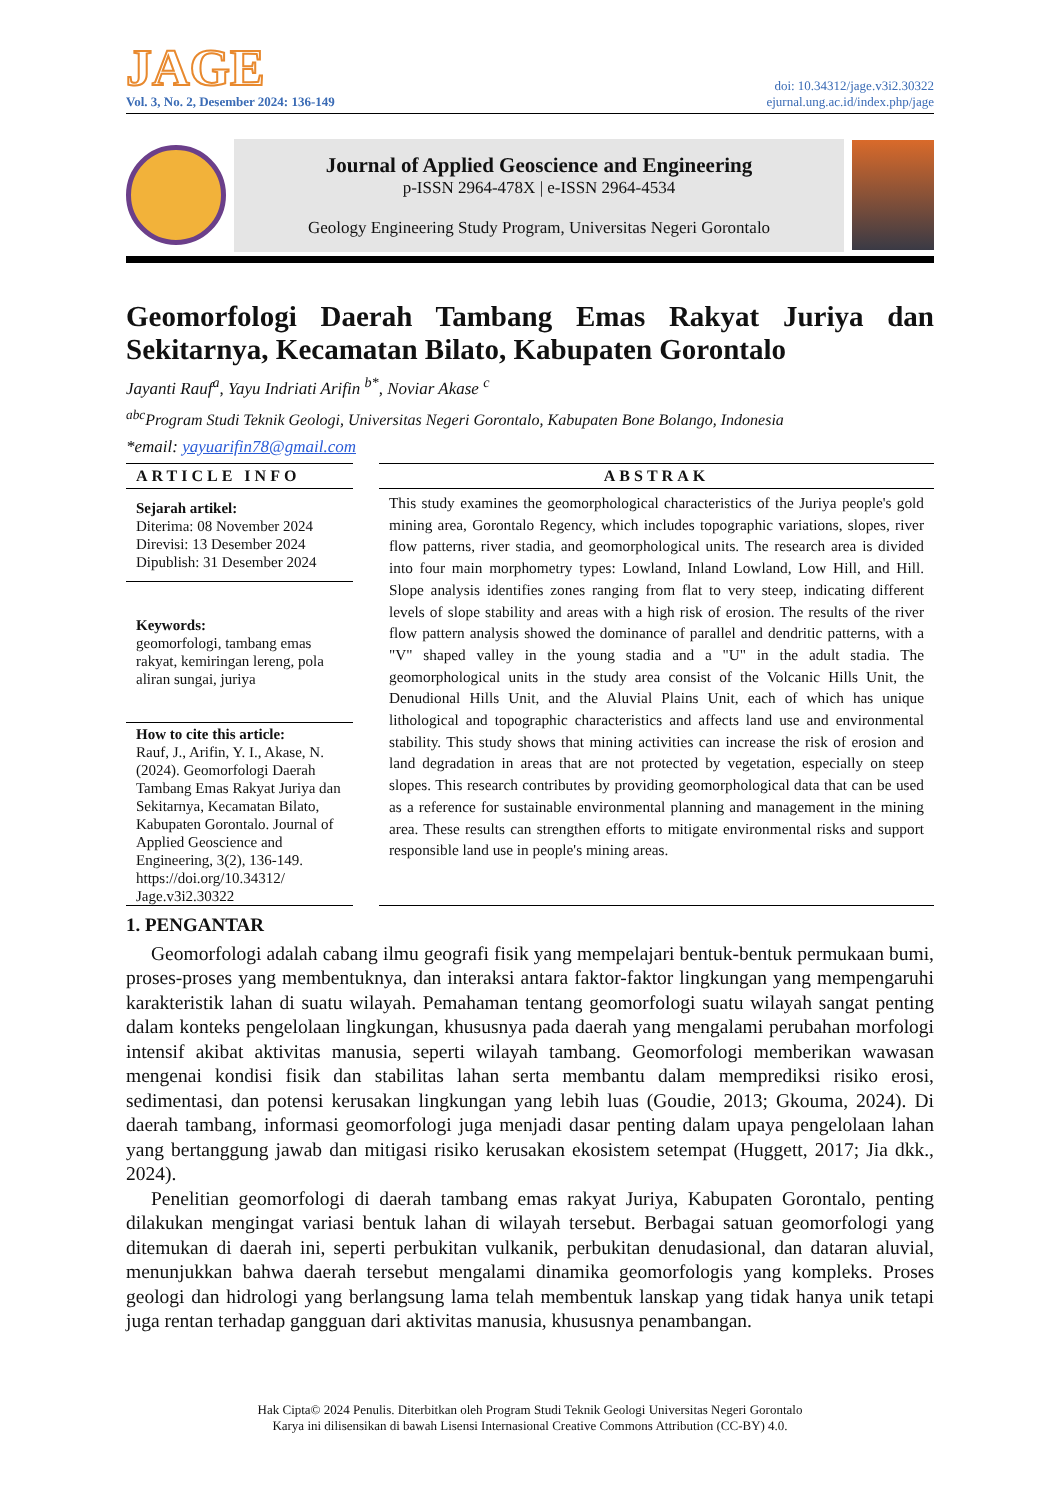JAGE
Vol. 3, No. 2, Desember 2024: 136-149
doi: 10.34312/jage.v3i2.30322
ejurnal.ung.ac.id/index.php/jage
Journal of Applied Geoscience and Engineering
p-ISSN 2964-478X | e-ISSN 2964-4534
Geology Engineering Study Program, Universitas Negeri Gorontalo
Geomorfologi Daerah Tambang Emas Rakyat Juriya dan Sekitarnya, Kecamatan Bilato, Kabupaten Gorontalo
Jayanti Rauf<sup>a</sup>, Yayu Indriati Arifin <sup>b*</sup>, Noviar Akase <sup>c</sup>
<sup>abc</sup>Program Studi Teknik Geologi, Universitas Negeri Gorontalo, Kabupaten Bone Bolango, Indonesia
*email: yayuarifin78@gmail.com
ARTICLE INFO
Sejarah artikel:
Diterima: 08 November 2024
Direvisi: 13 Desember 2024
Dipublish: 31 Desember 2024
Keywords:
geomorfologi, tambang emas rakyat, kemiringan lereng, pola aliran sungai, juriya
How to cite this article:
Rauf, J., Arifin, Y. I., Akase, N. (2024). Geomorfologi Daerah Tambang Emas Rakyat Juriya dan Sekitarnya, Kecamatan Bilato, Kabupaten Gorontalo. Journal of Applied Geoscience and Engineering, 3(2), 136-149. https://doi.org/10.34312/ Jage.v3i2.30322
ABSTRAK
This study examines the geomorphological characteristics of the Juriya people's gold mining area, Gorontalo Regency, which includes topographic variations, slopes, river flow patterns, river stadia, and geomorphological units. The research area is divided into four main morphometry types: Lowland, Inland Lowland, Low Hill, and Hill. Slope analysis identifies zones ranging from flat to very steep, indicating different levels of slope stability and areas with a high risk of erosion. The results of the river flow pattern analysis showed the dominance of parallel and dendritic patterns, with a "V" shaped valley in the young stadia and a "U" in the adult stadia. The geomorphological units in the study area consist of the Volcanic Hills Unit, the Denudional Hills Unit, and the Aluvial Plains Unit, each of which has unique lithological and topographic characteristics and affects land use and environmental stability. This study shows that mining activities can increase the risk of erosion and land degradation in areas that are not protected by vegetation, especially on steep slopes. This research contributes by providing geomorphological data that can be used as a reference for sustainable environmental planning and management in the mining area. These results can strengthen efforts to mitigate environmental risks and support responsible land use in people's mining areas.
1. PENGANTAR
Geomorfologi adalah cabang ilmu geografi fisik yang mempelajari bentuk-bentuk permukaan bumi, proses-proses yang membentuknya, dan interaksi antara faktor-faktor lingkungan yang mempengaruhi karakteristik lahan di suatu wilayah. Pemahaman tentang geomorfologi suatu wilayah sangat penting dalam konteks pengelolaan lingkungan, khususnya pada daerah yang mengalami perubahan morfologi intensif akibat aktivitas manusia, seperti wilayah tambang. Geomorfologi memberikan wawasan mengenai kondisi fisik dan stabilitas lahan serta membantu dalam memprediksi risiko erosi, sedimentasi, dan potensi kerusakan lingkungan yang lebih luas (Goudie, 2013; Gkouma, 2024). Di daerah tambang, informasi geomorfologi juga menjadi dasar penting dalam upaya pengelolaan lahan yang bertanggung jawab dan mitigasi risiko kerusakan ekosistem setempat (Huggett, 2017; Jia dkk., 2024).
Penelitian geomorfologi di daerah tambang emas rakyat Juriya, Kabupaten Gorontalo, penting dilakukan mengingat variasi bentuk lahan di wilayah tersebut. Berbagai satuan geomorfologi yang ditemukan di daerah ini, seperti perbukitan vulkanik, perbukitan denudasional, dan dataran aluvial, menunjukkan bahwa daerah tersebut mengalami dinamika geomorfologis yang kompleks. Proses geologi dan hidrologi yang berlangsung lama telah membentuk lanskap yang tidak hanya unik tetapi juga rentan terhadap gangguan dari aktivitas manusia, khususnya penambangan.
Hak Cipta© 2024 Penulis. Diterbitkan oleh Program Studi Teknik Geologi Universitas Negeri Gorontalo
Karya ini dilisensikan di bawah Lisensi Internasional Creative Commons Attribution (CC-BY) 4.0.